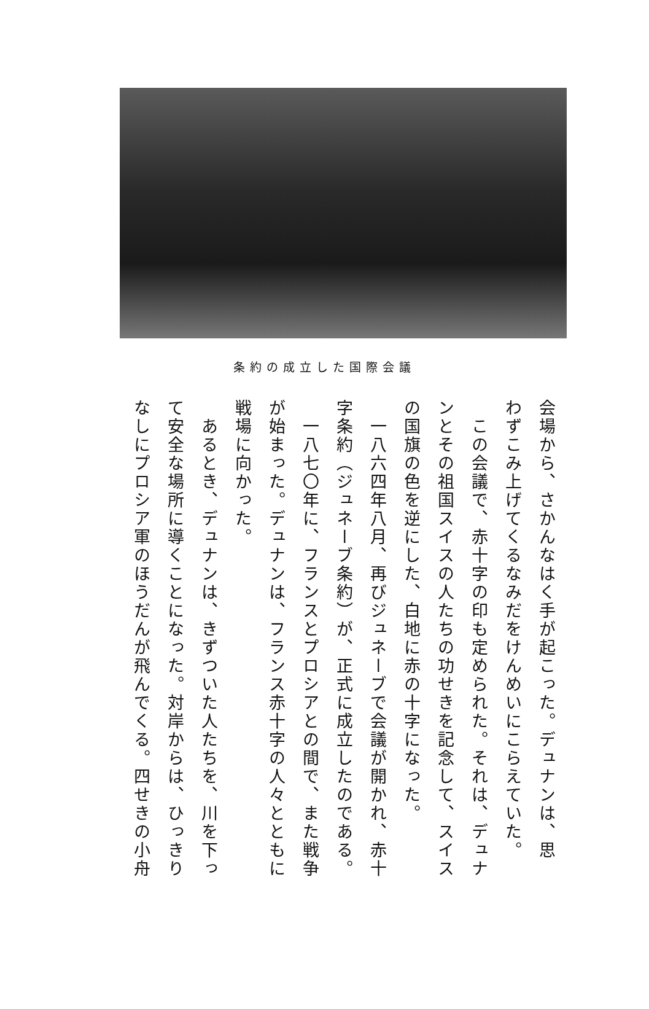条約の成立した国際会議
会場から、さかんなはく手が起こった。デュナンは、思
わずこみ上げてくるなみだをけんめいにこらえていた。
　この会議で、赤十字の印も定められた。それは、デュナ
ンとその祖国スイスの人たちの功せきを記念して、スイス
の国旗の色を逆にした、白地に赤の十字になった。
　一八六四年八月、再びジュネーブで会議が開かれ、赤十
字条約（ジュネーブ条約）が、正式に成立したのである。
　一八七〇年に、フランスとプロシアとの間で、また戦争
が始まった。デュナンは、フランス赤十字の人々とともに
戦場に向かった。
　あるとき、デュナンは、きずついた人たちを、川を下っ
て安全な場所に導くことになった。対岸からは、ひっきり
なしにプロシア軍のほうだんが飛んでくる。四せきの小舟